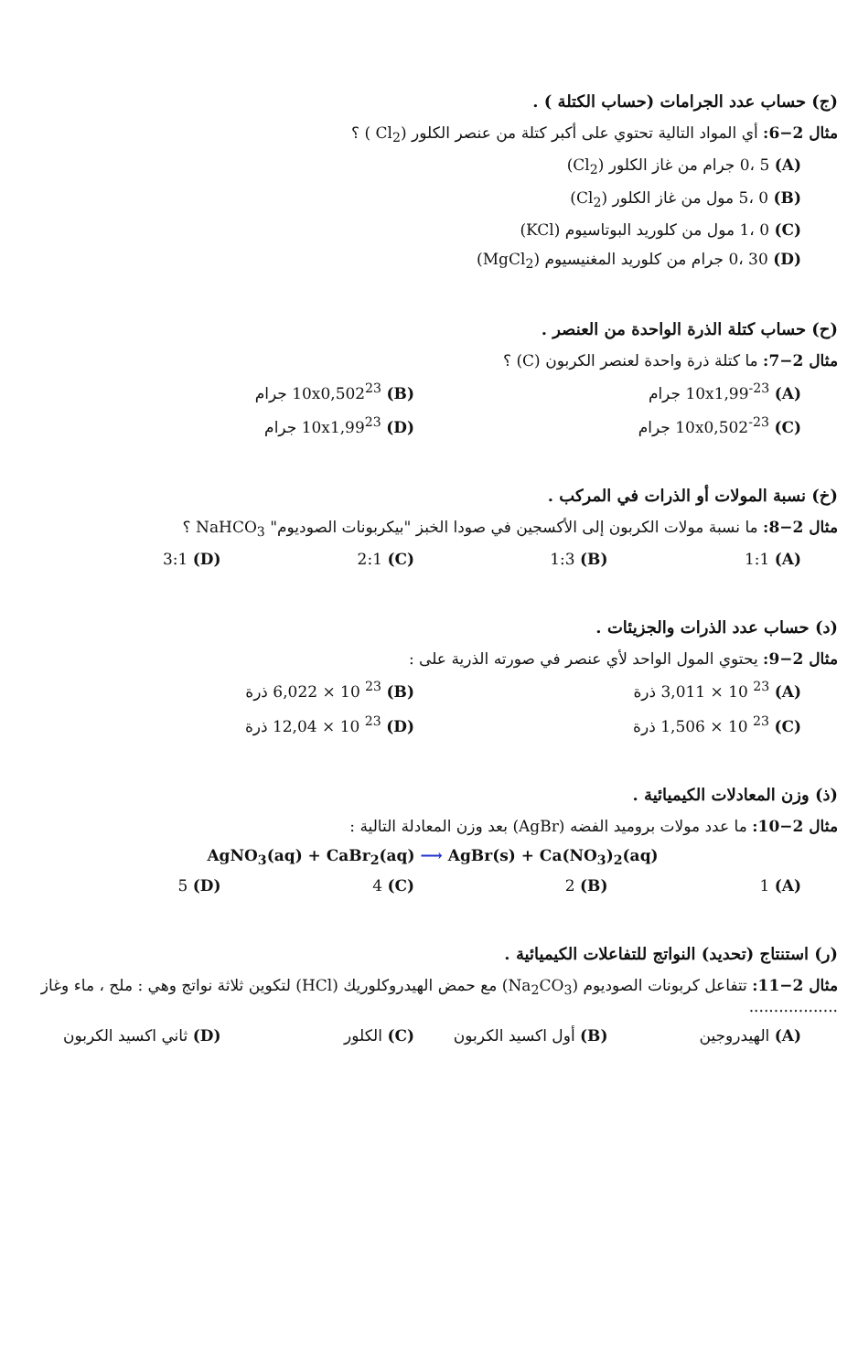(ج) حساب عدد الجرامات (حساب الكتلة ) .
مثال 2−6: أي المواد التالية تحتوي على أكبر كتلة من عنصر الكلور (Cl<sub>2</sub> ) ؟
(A) 0، 5 جرام من غاز الكلور (Cl<sub>2</sub>)
(B) 5، 0 مول من غاز الكلور (Cl<sub>2</sub>)
(C) 1، 0 مول من كلوريد البوتاسيوم (KCl)
(D) 0، 30 جرام من كلوريد المغنيسيوم (MgCl<sub>2</sub>)
(ح) حساب كتلة الذرة الواحدة من العنصر .
مثال 2−7: ما كتلة ذرة واحدة لعنصر الكربون (C) ؟
(A) 10x1,99<sup>-23</sup> جرام (B) 10x0,502<sup>23</sup> جرام
(C) 10x0,502<sup>-23</sup> جرام (D) 10x1,99<sup>23</sup> جرام
(خ) نسبة المولات أو الذرات في المركب .
مثال 2−8: ما نسبة مولات الكربون إلى الأكسجين في صودا الخبز "بيكربونات الصوديوم" NaHCO<sub>3</sub> ؟
(A) 1:1 (B) 1:3 (C) 2:1 (D) 3:1
(د) حساب عدد الذرات والجزيئات .
مثال 2−9: يحتوي المول الواحد لأي عنصر في صورته الذرية على :
(A) 3,011 × 10 <sup>23</sup> ذرة (B) 6,022 × 10 <sup>23</sup> ذرة
(C) 1,506 × 10 <sup>23</sup> ذرة (D) 12,04 × 10 <sup>23</sup> ذرة
(ذ) وزن المعادلات الكيميائية .
مثال 2−10: ما عدد مولات بروميد الفضه (AgBr) بعد وزن المعادلة التالية :
AgNO<sub>3</sub>(aq) + CaBr<sub>2</sub>(aq) ⟶ AgBr(s) + Ca(NO<sub>3</sub>)<sub>2</sub>(aq)
(A) 1 (B) 2 (C) 4 (D) 5
(ر) استنتاج (تحديد) النواتج للتفاعلات الكيميائية .
مثال 2−11: تتفاعل كربونات الصوديوم (Na<sub>2</sub>CO<sub>3</sub>) مع حمض الهيدروكلوريك (HCl) لتكوين ثلاثة نواتج وهي : ملح ، ماء وغاز ..................
(A) الهيدروجين (B) أول اكسيد الكربون (C) الكلور (D) ثاني اكسيد الكربون